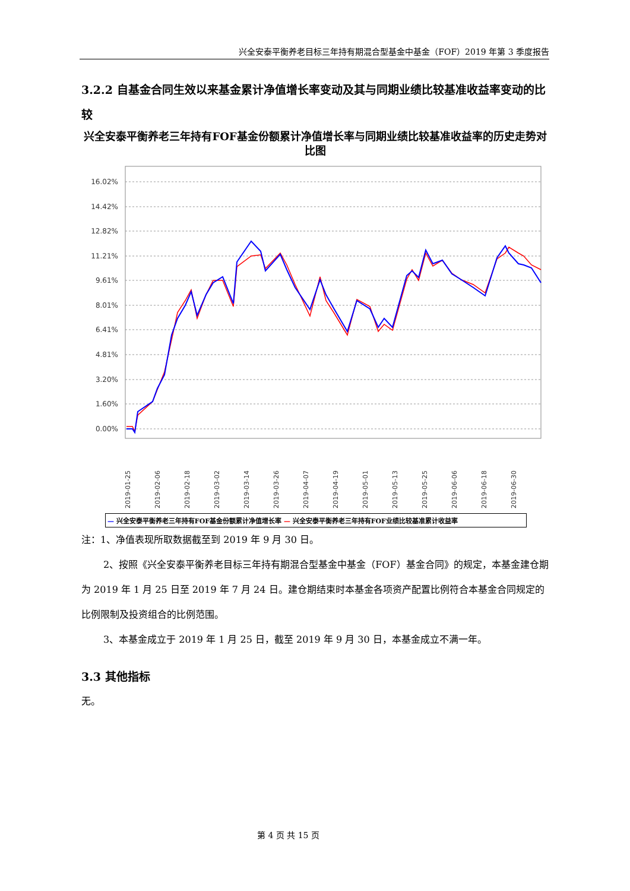兴全安泰平衡养老目标三年持有期混合型基金中基金（FOF）2019 年第 3 季度报告
3.2.2 自基金合同生效以来基金累计净值增长率变动及其与同期业绩比较基准收益率变动的比较
兴全安泰平衡养老三年持有FOF基金份额累计净值增长率与同期业绩比较基准收益率的历史走势对比图
16.02%
14.42%
12.82%
11.21%
9.61%
8.01%
6.41%
4.81%
3.20%
1.60%
0.00%
2019-01-25
2019-02-06
2019-02-18
2019-03-02
2019-03-14
2019-03-26
2019-04-07
2019-04-19
2019-05-01
2019-05-13
2019-05-25
2019-06-06
2019-06-18
2019-06-30
— 兴全安泰平衡养老三年持有FOF基金份额累计净值增长率 — 兴全安泰平衡养老三年持有FOF业绩比较基准累计收益率
注：1、净值表现所取数据截至到 2019 年 9 月 30 日。
2、按照《兴全安泰平衡养老目标三年持有期混合型基金中基金（FOF）基金合同》的规定，本基金建仓期为 2019 年 1 月 25 日至 2019 年 7 月 24 日。建仓期结束时本基金各项资产配置比例符合本基金合同规定的比例限制及投资组合的比例范围。
3、本基金成立于 2019 年 1 月 25 日，截至 2019 年 9 月 30 日，本基金成立不满一年。
3.3 其他指标
无。
第 4 页 共 15 页